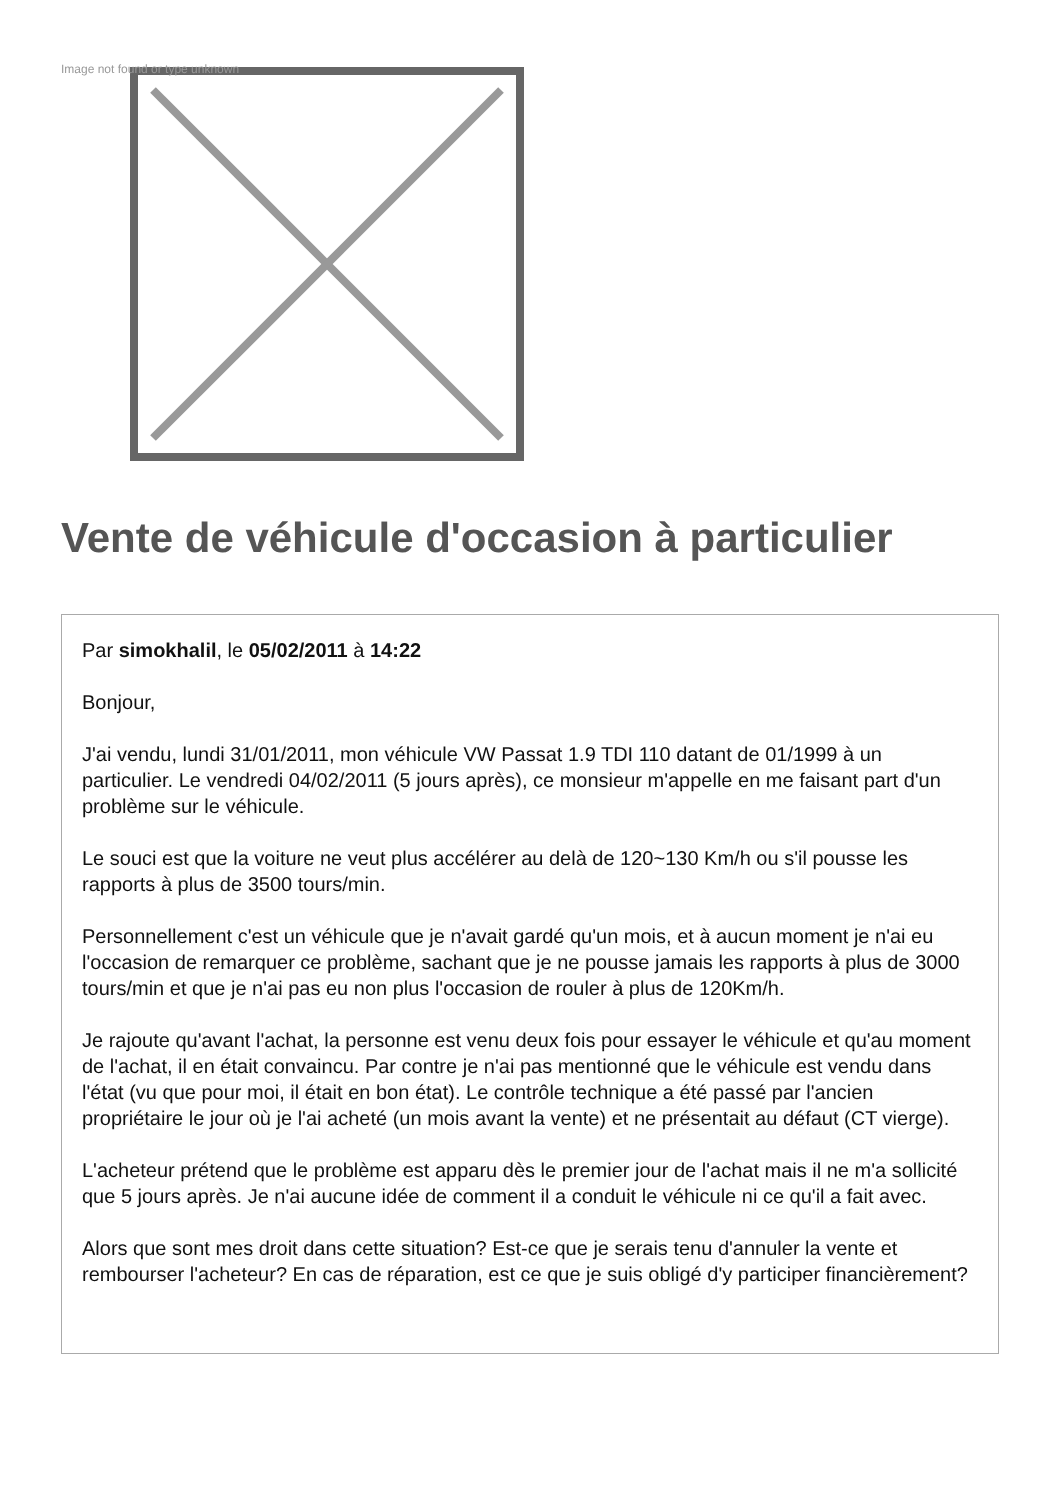Image not found or type unknown
Vente de véhicule d'occasion à particulier
Par simokhalil, le 05/02/2011 à 14:22
Bonjour,
J'ai vendu, lundi 31/01/2011, mon véhicule VW Passat 1.9 TDI 110 datant de 01/1999 à un particulier. Le vendredi 04/02/2011 (5 jours après), ce monsieur m'appelle en me faisant part d'un problème sur le véhicule.
Le souci est que la voiture ne veut plus accélérer au delà de 120~130 Km/h ou s'il pousse les rapports à plus de 3500 tours/min.
Personnellement c'est un véhicule que je n'avait gardé qu'un mois, et à aucun moment je n'ai eu l'occasion de remarquer ce problème, sachant que je ne pousse jamais les rapports à plus de 3000 tours/min et que je n'ai pas eu non plus l'occasion de rouler à plus de 120Km/h.
Je rajoute qu'avant l'achat, la personne est venu deux fois pour essayer le véhicule et qu'au moment de l'achat, il en était convaincu. Par contre je n'ai pas mentionné que le véhicule est vendu dans l'état (vu que pour moi, il était en bon état). Le contrôle technique a été passé par l'ancien propriétaire le jour où je l'ai acheté (un mois avant la vente) et ne présentait au défaut (CT vierge).
L'acheteur prétend que le problème est apparu dès le premier jour de l'achat mais il ne m'a sollicité que 5 jours après. Je n'ai aucune idée de comment il a conduit le véhicule ni ce qu'il a fait avec.
Alors que sont mes droit dans cette situation? Est-ce que je serais tenu d'annuler la vente et rembourser l'acheteur? En cas de réparation, est ce que je suis obligé d'y participer financièrement?